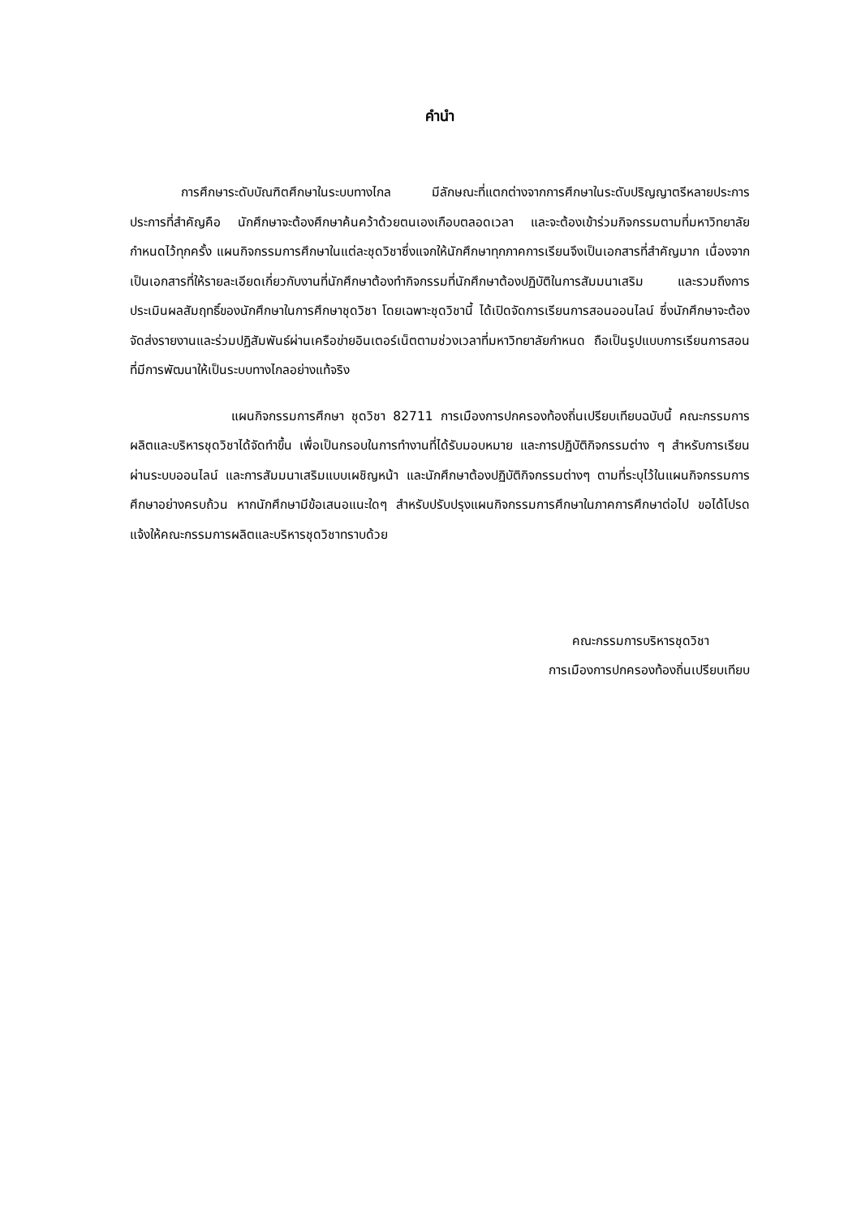คำนำ
การศึกษาระดับบัณฑิตศึกษาในระบบทางไกล มีลักษณะที่แตกต่างจากการศึกษาในระดับปริญญาตรีหลายประการ ประการที่สำคัญคือ นักศึกษาจะต้องศึกษาค้นคว้าด้วยตนเองเกือบตลอดเวลา และจะต้องเข้าร่วมกิจกรรมตามที่มหาวิทยาลัยกำหนดไว้ทุกครั้ง แผนกิจกรรมการศึกษาในแต่ละชุดวิชาซึ่งแจกให้นักศึกษาทุกภาคการเรียนจึงเป็นเอกสารที่สำคัญมาก เนื่องจากเป็นเอกสารที่ให้รายละเอียดเกี่ยวกับงานที่นักศึกษาต้องทำกิจกรรมที่นักศึกษาต้องปฏิบัติในการสัมมนาเสริม และรวมถึงการประเมินผลสัมฤทธิ์ของนักศึกษาในการศึกษาชุดวิชา โดยเฉพาะชุดวิชานี้ ได้เปิดจัดการเรียนการสอนออนไลน์ ซึ่งนักศึกษาจะต้องจัดส่งรายงานและร่วมปฏิสัมพันธ์ผ่านเครือข่ายอินเตอร์เน็ตตามช่วงเวลาที่มหาวิทยาลัยกำหนด ถือเป็นรูปแบบการเรียนการสอนที่มีการพัฒนาให้เป็นระบบทางไกลอย่างแท้จริง
แผนกิจกรรมการศึกษา ชุดวิชา 82711 การเมืองการปกครองท้องถิ่นเปรียบเทียบฉบับนี้ คณะกรรมการผลิตและบริหารชุดวิชาได้จัดทำขึ้น เพื่อเป็นกรอบในการทำงานที่ได้รับมอบหมาย และการปฏิบัติกิจกรรมต่าง ๆ สำหรับการเรียนผ่านระบบออนไลน์ และการสัมมนาเสริมแบบเผชิญหน้า และนักศึกษาต้องปฏิบัติกิจกรรมต่างๆ ตามที่ระบุไว้ในแผนกิจกรรมการศึกษาอย่างครบถ้วน หากนักศึกษามีข้อเสนอแนะใดๆ สำหรับปรับปรุงแผนกิจกรรมการศึกษาในภาคการศึกษาต่อไป ขอได้โปรดแจ้งให้คณะกรรมการผลิตและบริหารชุดวิชาทราบด้วย
คณะกรรมการบริหารชุดวิชา
การเมืองการปกครองท้องถิ่นเปรียบเทียบ